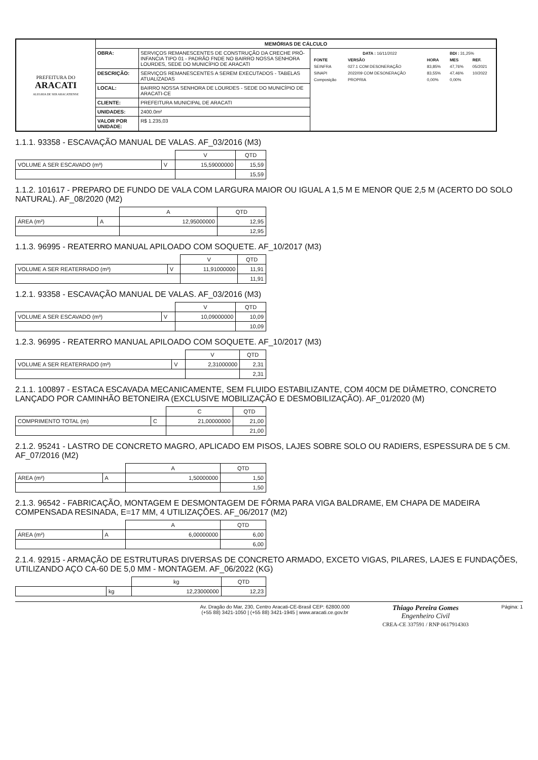| PREFEITURA DO ARACATI ALEGRIA DE SER ARACATIENSE | MEMÓRIAS DE CÁLCULO | | |
| | OBRA: | SERVIÇOS REMANESCENTES DE CONSTRUÇÃO DA CRECHE PRÓ-INFANCIA TIPO 01 - PADRÃO FNDE NO BAIRRO NOSSA SENHORA LOURDES, SEDE DO MUNICÍPIO DE ARACATI | / DATA : 16/11/2022 / / / BDI : 31,25% / / / FONTE / VERSÃO / HORA / MES / REF. / / SEINFRA / 027.1 COM DESONERAÇÃO / 83,85% / 47,76% / 05/2021 / / SINAPI / 2022/09 COM DESONERAÇÃO / 83,55% / 47,46% / 10/2022 / / Composição / PROPRIA / 0,00% / 0,00% / / |
| | DESCRIÇÃO: | SERVIÇOS REMANESCENTES A SEREM EXECUTADOS - TABELAS ATUALIZADAS | |
| | LOCAL: | BAIRRO NOSSA SENHORA DE LOURDES - SEDE DO MUNICÍPIO DE ARACATI-CE | |
| | CLIENTE: | PREFEITURA MUNICIPAL DE ARACATI | |
| | UNIDADES: | 2400.0m² | |
| | VALOR POR UNIDADE: | R$ 1.235,03 | |
1.1.1. 93358 - ESCAVAÇÃO MANUAL DE VALAS. AF_03/2016 (M3)
| | | V | QTD |
| --- | --- | --- | --- |
| VOLUME A SER ESCAVADO (m³) | V | 15,59000000 | 15,59 |
| | | | 15,59 |
1.1.2. 101617 - PREPARO DE FUNDO DE VALA COM LARGURA MAIOR OU IGUAL A 1,5 M E MENOR QUE 2,5 M (ACERTO DO SOLO NATURAL). AF_08/2020 (M2)
| | | A | QTD |
| --- | --- | --- | --- |
| ÁREA (m²) | A | 12,95000000 | 12,95 |
| | | | 12,95 |
1.1.3. 96995 - REATERRO MANUAL APILOADO COM SOQUETE. AF_10/2017 (M3)
| | | V | QTD |
| --- | --- | --- | --- |
| VOLUME A SER REATERRADO (m³) | V | 11,91000000 | 11,91 |
| | | | 11,91 |
1.2.1. 93358 - ESCAVAÇÃO MANUAL DE VALAS. AF_03/2016 (M3)
| | | V | QTD |
| --- | --- | --- | --- |
| VOLUME A SER ESCAVADO (m³) | V | 10,09000000 | 10,09 |
| | | | 10,09 |
1.2.3. 96995 - REATERRO MANUAL APILOADO COM SOQUETE. AF_10/2017 (M3)
| | | V | QTD |
| --- | --- | --- | --- |
| VOLUME A SER REATERRADO (m³) | V | 2,31000000 | 2,31 |
| | | | 2,31 |
2.1.1. 100897 - ESTACA ESCAVADA MECANICAMENTE, SEM FLUIDO ESTABILIZANTE, COM 40CM DE DIÂMETRO, CONCRETO LANÇADO POR CAMINHÃO BETONEIRA (EXCLUSIVE MOBILIZAÇÃO E DESMOBILIZAÇÃO). AF_01/2020 (M)
| | | C | QTD |
| --- | --- | --- | --- |
| COMPRIMENTO TOTAL (m) | C | 21,00000000 | 21,00 |
| | | | 21,00 |
2.1.2. 95241 - LASTRO DE CONCRETO MAGRO, APLICADO EM PISOS, LAJES SOBRE SOLO OU RADIERS, ESPESSURA DE 5 CM. AF_07/2016 (M2)
| | | A | QTD |
| --- | --- | --- | --- |
| ÁREA (m²) | A | 1,50000000 | 1,50 |
| | | | 1,50 |
2.1.3. 96542 - FABRICAÇÃO, MONTAGEM E DESMONTAGEM DE FÔRMA PARA VIGA BALDRAME, EM CHAPA DE MADEIRA COMPENSADA RESINADA, E=17 MM, 4 UTILIZAÇÕES. AF_06/2017 (M2)
| | | A | QTD |
| --- | --- | --- | --- |
| ÁREA (m²) | A | 6,00000000 | 6,00 |
| | | | 6,00 |
2.1.4. 92915 - ARMAÇÃO DE ESTRUTURAS DIVERSAS DE CONCRETO ARMADO, EXCETO VIGAS, PILARES, LAJES E FUNDAÇÕES, UTILIZANDO AÇO CA-60 DE 5,0 MM - MONTAGEM. AF_06/2022 (KG)
| | | kg | QTD |
| --- | --- | --- | --- |
| | kg | 12,23000000 | 12,23 |
Av. Dragão do Mar, 230, Centro Aracati-CE-Brasil CEP: 62800.000
(+55 88) 3421-1050 | (+55 88) 3421-1945 | www.aracati.ce.gov.br
Thiago Pereira Gomes
Engenheiro Civil
CREA-CE 337591 / RNP 0617914303
Página: 1